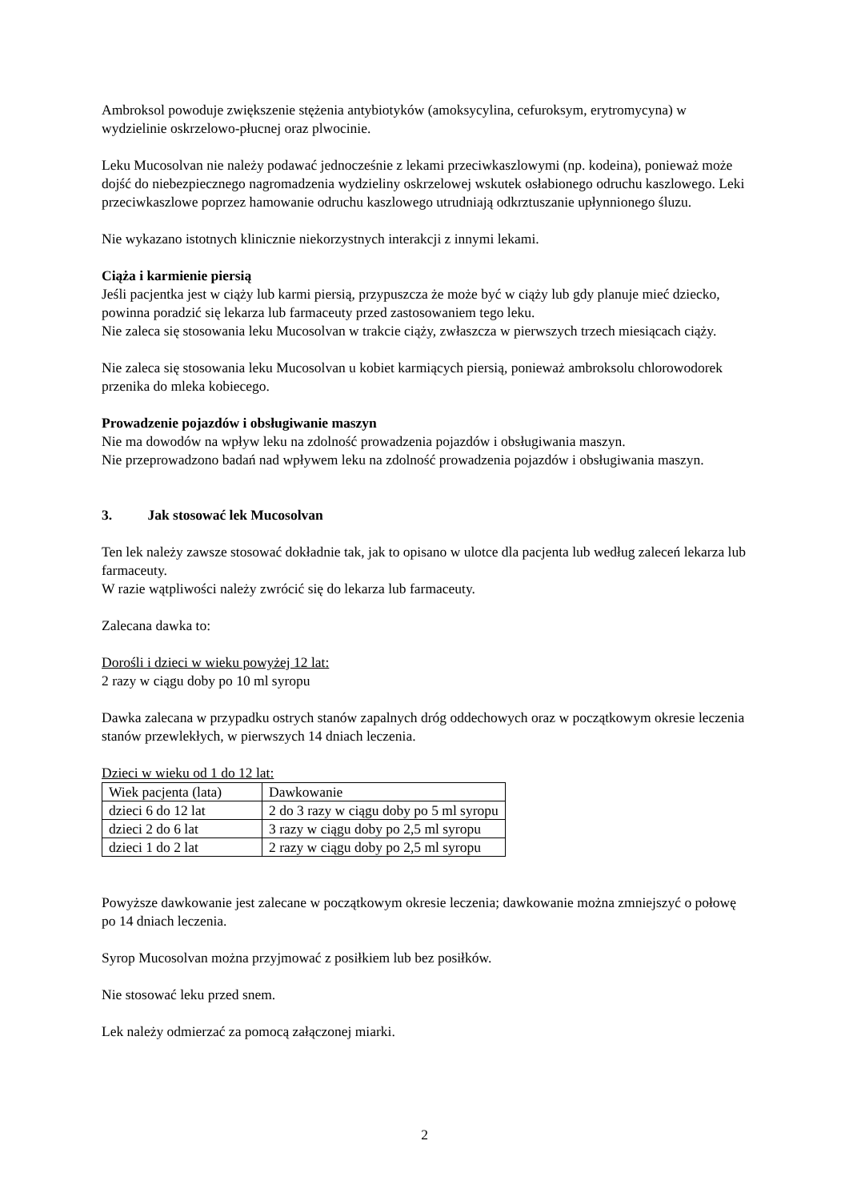Ambroksol powoduje zwiększenie stężenia antybiotyków (amoksycylina, cefuroksym, erytromycyna) w wydzielinie oskrzelowo-płucnej oraz plwocinie.
Leku Mucosolvan nie należy podawać jednocześnie z lekami przeciwkaszlowymi (np. kodeina), ponieważ może dojść do niebezpiecznego nagromadzenia wydzieliny oskrzelowej wskutek osłabionego odruchu kaszlowego. Leki przeciwkaszlowe poprzez hamowanie odruchu kaszlowego utrudniają odkrztuszanie upłynnionego śluzu.
Nie wykazano istotnych klinicznie niekorzystnych interakcji z innymi lekami.
Ciąża i karmienie piersią
Jeśli pacjentka jest w ciąży lub karmi piersią, przypuszcza że może być w ciąży lub gdy planuje mieć dziecko, powinna poradzić się lekarza lub farmaceuty przed zastosowaniem tego leku.
Nie zaleca się stosowania leku Mucosolvan w trakcie ciąży, zwłaszcza w pierwszych trzech miesiącach ciąży.
Nie zaleca się stosowania leku Mucosolvan u kobiet karmiących piersią, ponieważ ambroksolu chlorowodorek przenika do mleka kobiecego.
Prowadzenie pojazdów i obsługiwanie maszyn
Nie ma dowodów na wpływ leku na zdolność prowadzenia pojazdów i obsługiwania maszyn.
Nie przeprowadzono badań nad wpływem leku na zdolność prowadzenia pojazdów i obsługiwania maszyn.
3. Jak stosować lek Mucosolvan
Ten lek należy zawsze stosować dokładnie tak, jak to opisano w ulotce dla pacjenta lub według zaleceń lekarza lub farmaceuty.
W razie wątpliwości należy zwrócić się do lekarza lub farmaceuty.
Zalecana dawka to:
Dorośli i dzieci w wieku powyżej 12 lat:
2 razy w ciągu doby po 10 ml syropu
Dawka zalecana w przypadku ostrych stanów zapalnych dróg oddechowych oraz w początkowym okresie leczenia stanów przewlekłych, w pierwszych 14 dniach leczenia.
Dzieci w wieku od 1 do 12 lat:
| Wiek pacjenta (lata) | Dawkowanie |
| dzieci 6 do 12 lat | 2 do 3 razy w ciągu doby po 5 ml syropu |
| dzieci 2 do 6 lat | 3 razy w ciągu doby po 2,5 ml syropu |
| dzieci 1 do 2 lat | 2 razy w ciągu doby po 2,5 ml syropu |
Powyższe dawkowanie jest zalecane w początkowym okresie leczenia; dawkowanie można zmniejszyć o połowę po 14 dniach leczenia.
Syrop Mucosolvan można przyjmować z posiłkiem lub bez posiłków.
Nie stosować leku przed snem.
Lek należy odmierzać za pomocą załączonej miarki.
2